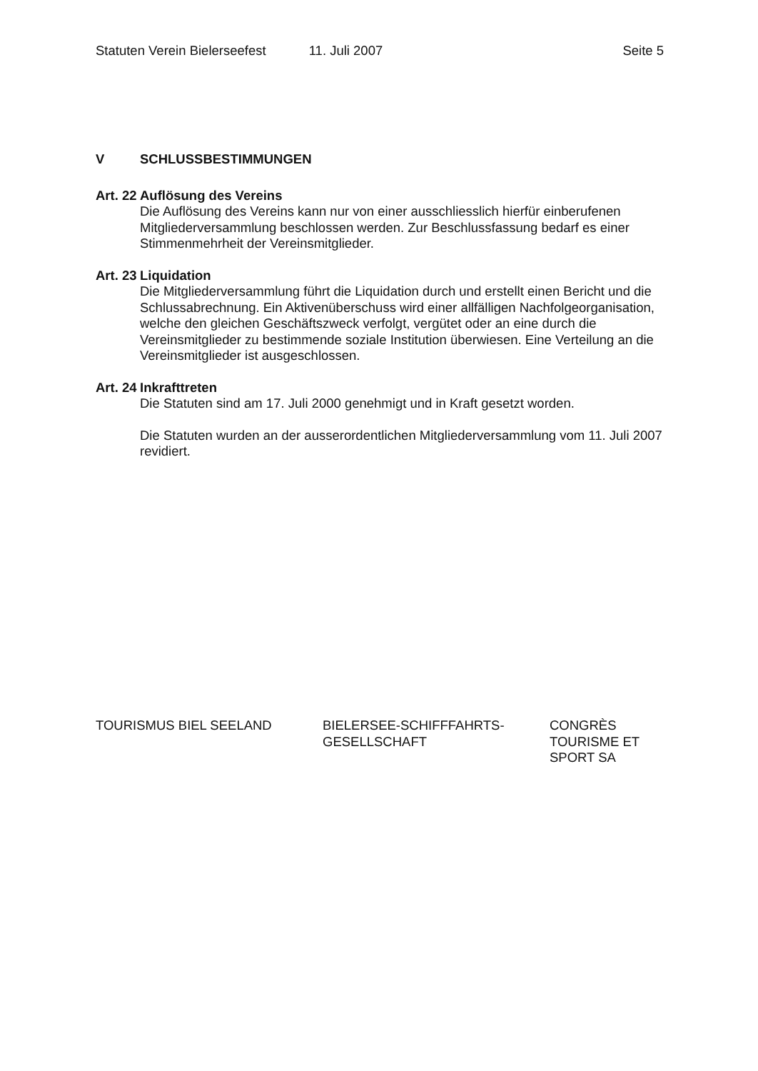Statuten Verein Bielerseefest 11. Juli 2007 Seite 5
V SCHLUSSBESTIMMUNGEN
Art. 22 Auflösung des Vereins
Die Auflösung des Vereins kann nur von einer ausschliesslich hierfür einberufenen Mitgliederversammlung beschlossen werden. Zur Beschlussfassung bedarf es einer Stimmenmehrheit der Vereinsmitglieder.
Art. 23 Liquidation
Die Mitgliederversammlung führt die Liquidation durch und erstellt einen Bericht und die Schlussabrechnung. Ein Aktivenüberschuss wird einer allfälligen Nachfolgeorganisation, welche den gleichen Geschäftszweck verfolgt, vergütet oder an eine durch die Vereinsmitglieder zu bestimmende soziale Institution überwiesen. Eine Verteilung an die Vereinsmitglieder ist ausgeschlossen.
Art. 24 Inkrafttreten
Die Statuten sind am 17. Juli 2000 genehmigt und in Kraft gesetzt worden.
Die Statuten wurden an der ausserordentlichen Mitgliederversammlung vom 11. Juli 2007 revidiert.
TOURISMUS BIEL SEELAND BIELERSEE-SCHIFFFAHRTS-
GESELLSCHAFT
CONGRÈS
TOURISME ET
SPORT SA